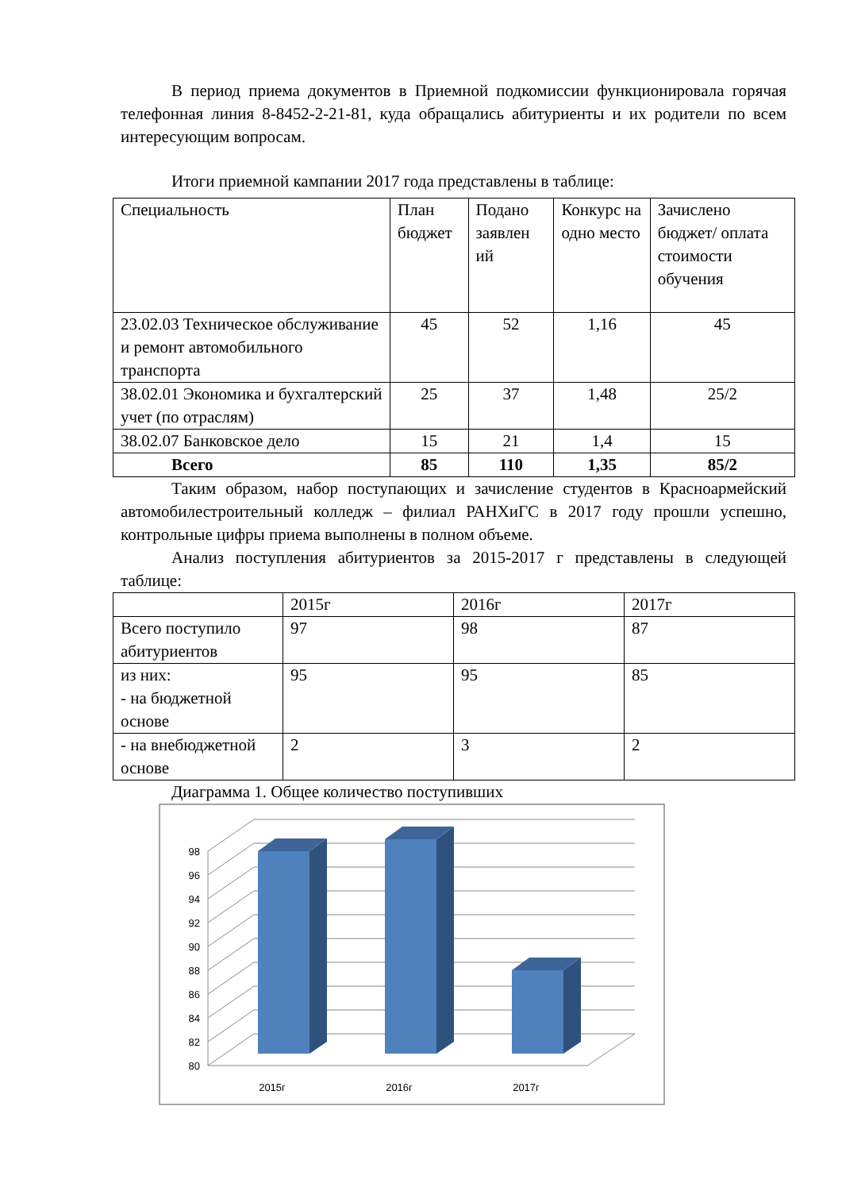В период приема документов в Приемной подкомиссии функционировала горячая телефонная линия 8-8452-2-21-81, куда обращались абитуриенты и их родители по всем интересующим вопросам.
Итоги приемной кампании 2017 года представлены в таблице:
| Специальность | План бюджет | Подано заявлен ий | Конкурс на одно место | Зачислено бюджет/ оплата стоимости обучения |
| --- | --- | --- | --- | --- |
| 23.02.03 Техническое обслуживание и ремонт автомобильного транспорта | 45 | 52 | 1,16 | 45 |
| 38.02.01 Экономика и бухгалтерский учет (по отраслям) | 25 | 37 | 1,48 | 25/2 |
| 38.02.07 Банковское дело | 15 | 21 | 1,4 | 15 |
| Всего | 85 | 110 | 1,35 | 85/2 |
Таким образом, набор поступающих и зачисление студентов в Красноармейский автомобилестроительный колледж – филиал РАНХиГС в 2017 году прошли успешно, контрольные цифры приема выполнены в полном объеме.
Анализ поступления абитуриентов за 2015-2017 г представлены в следующей таблице:
| | 2015г | 2016г | 2017г |
| Всего поступило абитуриентов | 97 | 98 | 87 |
| из них: - на бюджетной основе | 95 | 95 | 85 |
| - на внебюджетной основе | 2 | 3 | 2 |
Диаграмма 1. Общее количество поступивших
80
82
84
86
88
90
92
94
96
98
2015г
2016г
2017г